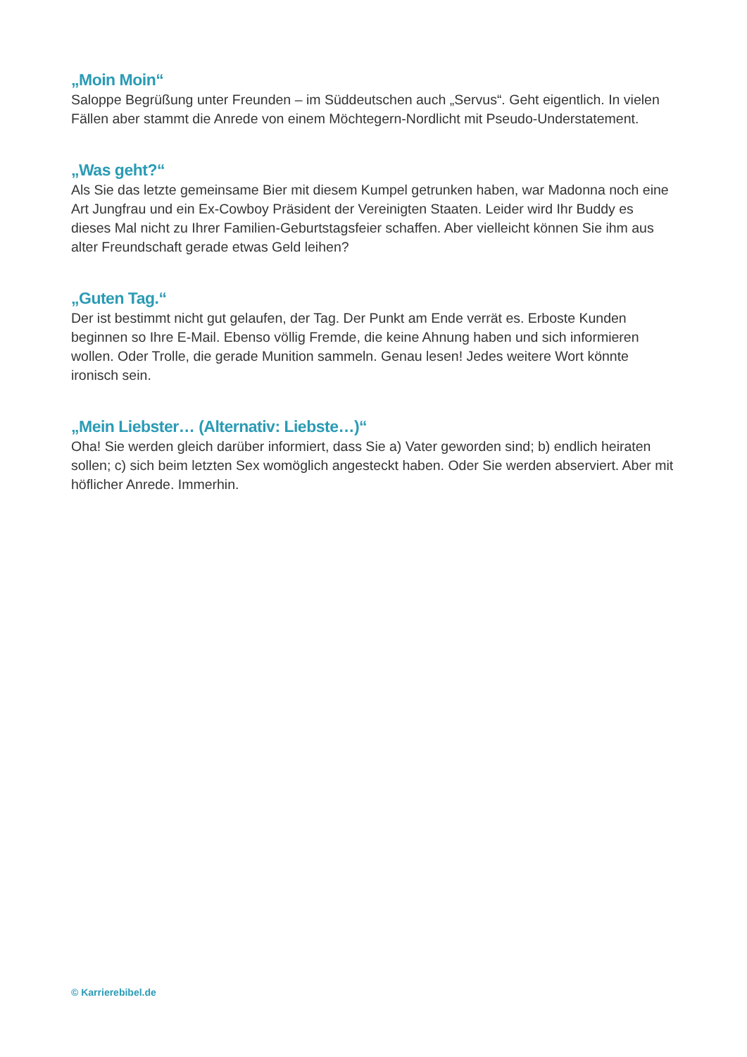„Moin Moin“
Saloppe Begrüßung unter Freunden – im Süddeutschen auch „Servus“. Geht eigentlich. In vielen Fällen aber stammt die Anrede von einem Möchtegern-Nordlicht mit Pseudo-Understatement.
„Was geht?“
Als Sie das letzte gemeinsame Bier mit diesem Kumpel getrunken haben, war Madonna noch eine Art Jungfrau und ein Ex-Cowboy Präsident der Vereinigten Staaten. Leider wird Ihr Buddy es dieses Mal nicht zu Ihrer Familien-Geburtstagsfeier schaffen. Aber vielleicht können Sie ihm aus alter Freundschaft gerade etwas Geld leihen?
„Guten Tag.“
Der ist bestimmt nicht gut gelaufen, der Tag. Der Punkt am Ende verrät es. Erboste Kunden beginnen so Ihre E-Mail. Ebenso völlig Fremde, die keine Ahnung haben und sich informieren wollen. Oder Trolle, die gerade Munition sammeln. Genau lesen! Jedes weitere Wort könnte ironisch sein.
„Mein Liebster… (Alternativ: Liebste…)“
Oha! Sie werden gleich darüber informiert, dass Sie a) Vater geworden sind; b) endlich heiraten sollen; c) sich beim letzten Sex womöglich angesteckt haben. Oder Sie werden abserviert. Aber mit höflicher Anrede. Immerhin.
© Karrierebibel.de